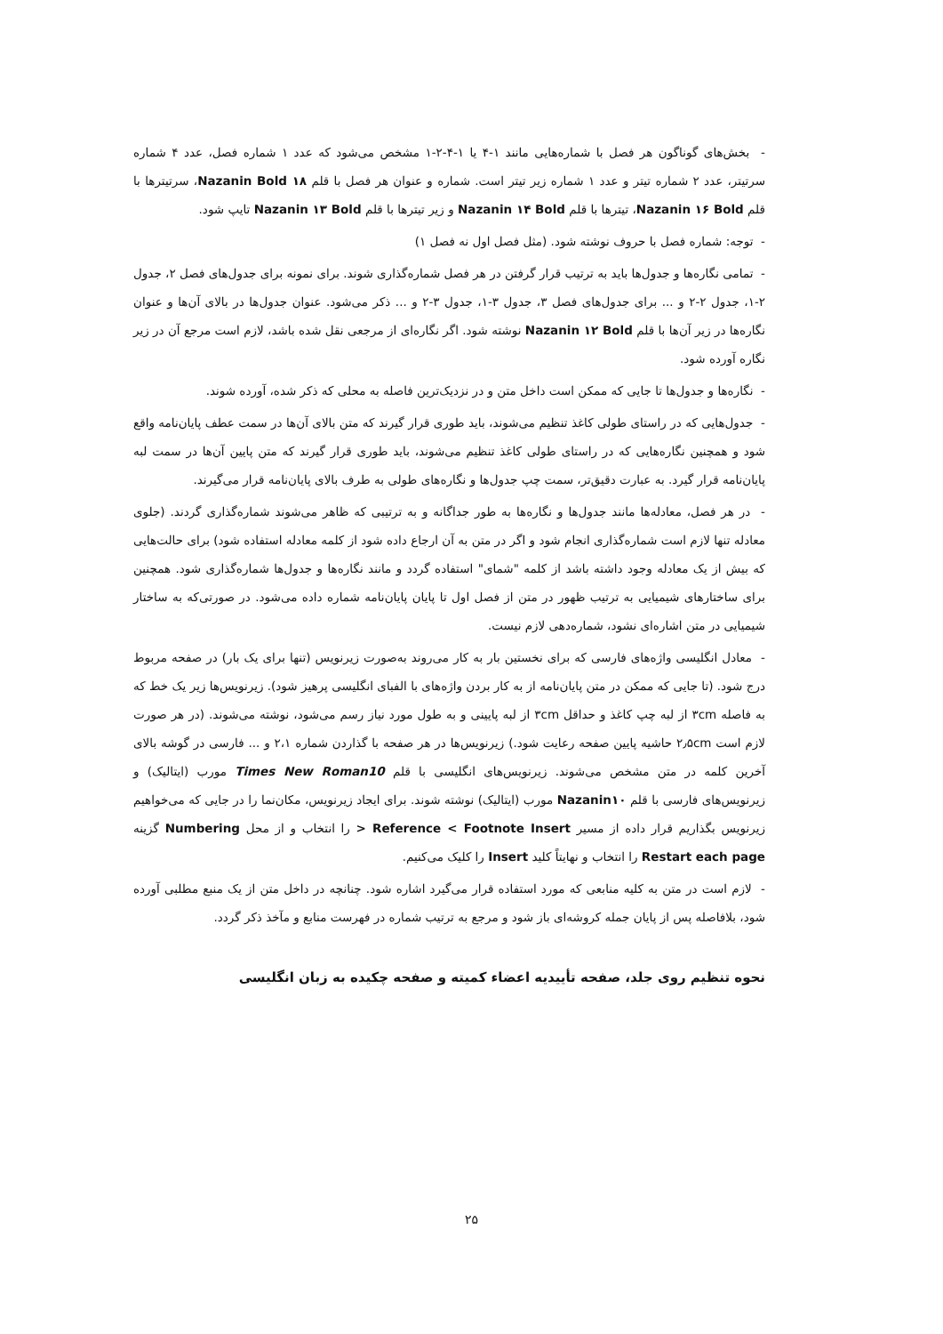- بخش‌های گوناگون هر فصل با شماره‌هایی مانند ۱-۴ یا ۱-۴-۲-۱ مشخص می‌شود که عدد ۱ شماره فصل، عدد ۴ شماره سرتیتر، عدد ۲ شماره تیتر و عدد ۱ شماره زیر تیتر است. شماره و عنوان هر فصل با قلم Nazanin Bold ۱۸، سرتیترها با قلم Nazanin ۱۶ Bold، تیترها با قلم Nazanin ۱۴ Bold و زیر تیترها با قلم Nazanin ۱۳ Bold تایپ شود.
- توجه: شماره فصل با حروف نوشته شود. (مثل فصل اول نه فصل ۱)
- تمامی نگاره‌ها و جدول‌ها باید به ترتیب قرار گرفتن در هر فصل شماره‌گذاری شوند. برای نمونه برای جدول‌های فصل ۲، جدول ۲-۱، جدول ۲-۲ و ... برای جدول‌های فصل ۳، جدول ۳-۱، جدول ۳-۲ و ... ذکر می‌شود. عنوان جدول‌ها در بالای آن‌ها و عنوان نگاره‌ها در زیر آن‌ها با قلم Nazanin ۱۲ Bold نوشته شود. اگر نگاره‌ای از مرجعی نقل شده باشد، لازم است مرجع آن در زیر نگاره آورده شود.
- نگاره‌ها و جدول‌ها تا جایی که ممکن است داخل متن و در نزدیک‌ترین فاصله به محلی که ذکر شده، آورده شوند.
- جدول‌هایی که در راستای طولی کاغذ تنظیم می‌شوند، باید طوری قرار گیرند که متن بالای آن‌ها در سمت عطف پایان‌نامه واقع شود و همچنین نگاره‌هایی که در راستای طولی کاغذ تنظیم می‌شوند، باید طوری قرار گیرند که متن پایین آن‌ها در سمت لبه پایان‌نامه قرار گیرد. به عبارت دقیق‌تر، سمت چپ جدول‌ها و نگاره‌های طولی به طرف بالای پایان‌نامه قرار می‌گیرند.
- در هر فصل، معادله‌ها مانند جدول‌ها و نگاره‌ها به طور جداگانه و به ترتیبی که ظاهر می‌شوند شماره‌گذاری گردند. (جلوی معادله تنها لازم است شماره‌گذاری انجام شود و اگر در متن به آن ارجاع داده شود از کلمه معادله استفاده شود) برای حالت‌هایی که بیش از یک معادله وجود داشته باشد از کلمه "شمای" استفاده گردد و مانند نگاره‌ها و جدول‌ها شماره‌گذاری شود. همچنین برای ساختارهای شیمیایی به ترتیب ظهور در متن از فصل اول تا پایان پایان‌نامه شماره داده می‌شود. در صورتی‌که به ساختار شیمیایی در متن اشاره‌ای نشود، شماره‌دهی لازم نیست.
- معادل انگلیسی واژه‌های فارسی که برای نخستین بار به کار می‌روند به‌صورت زیرنویس (تنها برای یک بار) در صفحه مربوط درج شود. (تا جایی که ممکن در متن پایان‌نامه از به کار بردن واژه‌های با الفبای انگلیسی پرهیز شود). زیرنویس‌ها زیر یک خط که به فاصله ۳cm از لبه چپ کاغذ و حداقل ۳cm از لبه پایینی و به طول مورد نیاز رسم می‌شود، نوشته می‌شوند. (در هر صورت لازم است ۲٫۵cm حاشیه پایین صفحه رعایت شود.) زیرنویس‌ها در هر صفحه با گذاردن شماره ۲،۱ و ... فارسی در گوشه بالای آخرین کلمه در متن مشخص می‌شوند. زیرنویس‌های انگلیسی با قلم Times New Roman10 مورب (ایتالیک) و زیرنویس‌های فارسی با قلم Nazanin۱۰ مورب (ایتالیک) نوشته شوند. برای ایجاد زیرنویس، مکان‌نما را در جایی که می‌خواهیم زیرنویس بگذاریم قرار داده از مسیر Reference < Footnote Insert < را انتخاب و از محل Numbering گزینه Restart each page را انتخاب و نهایتاً کلید Insert را کلیک می‌کنیم.
- لازم است در متن به کلیه منابعی که مورد استفاده قرار می‌گیرد اشاره شود. چنانچه در داخل متن از یک منبع مطلبی آورده شود، بلافاصله پس از پایان جمله کروشه‌ای باز شود و مرجع به ترتیب شماره در فهرست منابع و مآخذ ذکر گردد.
نحوه تنظیم روی جلد، صفحه تأییدیه اعضاء کمیته و صفحه چکیده به زبان انگلیسی
۲۵